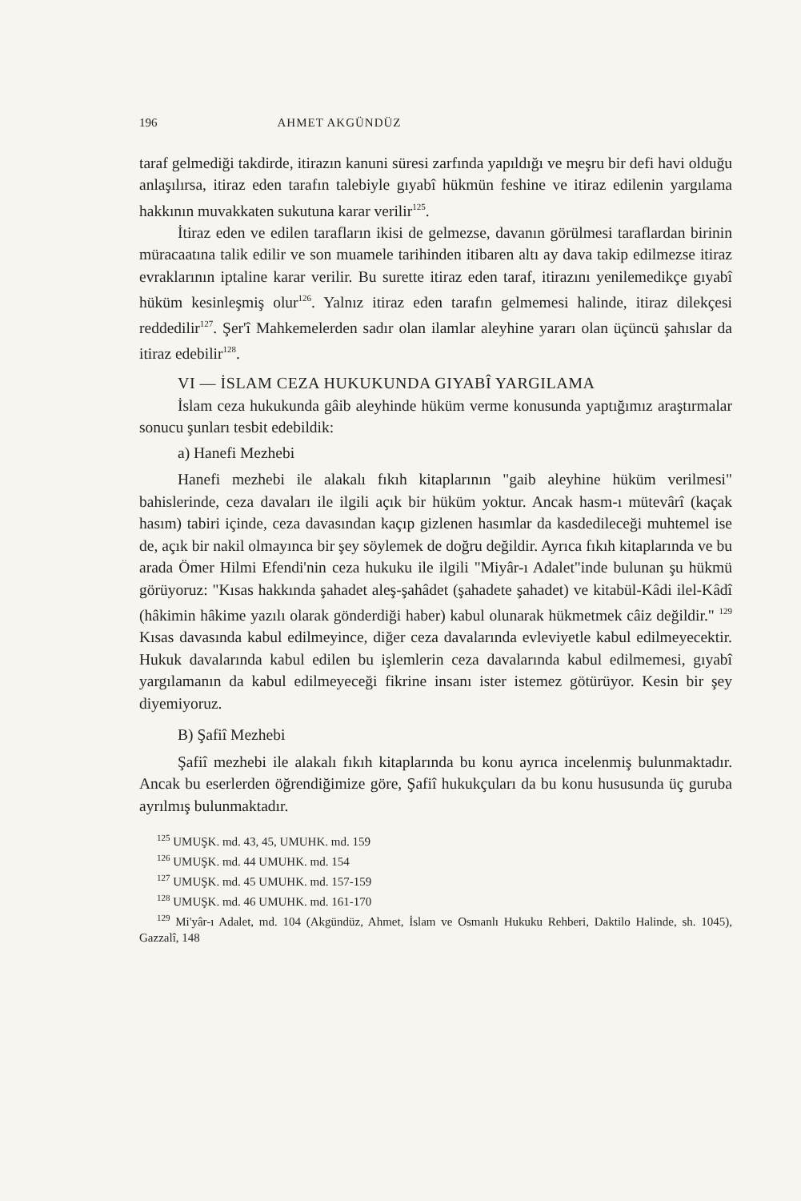196 AHMET AKGÜNDÜZ
taraf gelmediği takdirde, itirazın kanuni süresi zarfında yapıldığı ve meşru bir defi havi olduğu anlaşılırsa, itiraz eden tarafın talebiyle gıyabî hükmün feshine ve itiraz edilenin yargılama hakkının muvakkaten sukutuna karar verilir<sup>125</sup>.
İtiraz eden ve edilen tarafların ikisi de gelmezse, davanın görülmesi taraflardan birinin müracaatına talik edilir ve son muamele tarihinden itibaren altı ay dava takip edilmezse itiraz evraklarının iptaline karar verilir. Bu surette itiraz eden taraf, itirazını yenilemedikçe gıyabî hüküm kesinleşmiş olur<sup>126</sup>. Yalnız itiraz eden tarafın gelmemesi halinde, itiraz dilekçesi reddedilir<sup>127</sup>. Şer'î Mahkemelerden sadır olan ilamlar aleyhine yararı olan üçüncü şahıslar da itiraz edebilir<sup>128</sup>.
VI — İSLAM CEZA HUKUKUNDA GIYABÎ YARGILAMA
İslam ceza hukukunda gâib aleyhinde hüküm verme konusunda yaptığımız araştırmalar sonucu şunları tesbit edebildik:
a) Hanefi Mezhebi
Hanefi mezhebi ile alakalı fıkıh kitaplarının "gaib aleyhine hüküm verilmesi" bahislerinde, ceza davaları ile ilgili açık bir hüküm yoktur. Ancak hasm-ı mütevârî (kaçak hasım) tabiri içinde, ceza davasından kaçıp gizlenen hasımlar da kasdedileceği muhtemel ise de, açık bir nakil olmayınca bir şey söylemek de doğru değildir. Ayrıca fıkıh kitaplarında ve bu arada Ömer Hilmi Efendi'nin ceza hukuku ile ilgili "Miyâr-ı Adalet"inde bulunan şu hükmü görüyoruz: "Kısas hakkında şahadet aleş-şahâdet (şahadete şahadet) ve kitabül-Kâdi ilel-Kâdî (hâkimin hâkime yazılı olarak gönderdiği haber) kabul olunarak hükmetmek câiz değildir." <sup>129</sup> Kısas davasında kabul edilmeyince, diğer ceza davalarında evleviyetle kabul edilmeyecektir. Hukuk davalarında kabul edilen bu işlemlerin ceza davalarında kabul edilmemesi, gıyabî yargılamanın da kabul edilmeyeceği fikrine insanı ister istemez götürüyor. Kesin bir şey diyemiyoruz.
B) Şafiî Mezhebi
Şafiî mezhebi ile alakalı fıkıh kitaplarında bu konu ayrıca incelenmiş bulunmaktadır. Ancak bu eserlerden öğrendiğimize göre, Şafiî hukukçuları da bu konu hususunda üç guruba ayrılmış bulunmaktadır.
<sup>125</sup> UMUŞK. md. 43, 45, UMUHK. md. 159
<sup>126</sup> UMUŞK. md. 44 UMUHK. md. 154
<sup>127</sup> UMUŞK. md. 45 UMUHK. md. 157-159
<sup>128</sup> UMUŞK. md. 46 UMUHK. md. 161-170
<sup>129</sup> Mi'yâr-ı Adalet, md. 104 (Akgündüz, Ahmet, İslam ve Osmanlı Hukuku Rehberi, Daktilo Halinde, sh. 1045), Gazzalî, 148